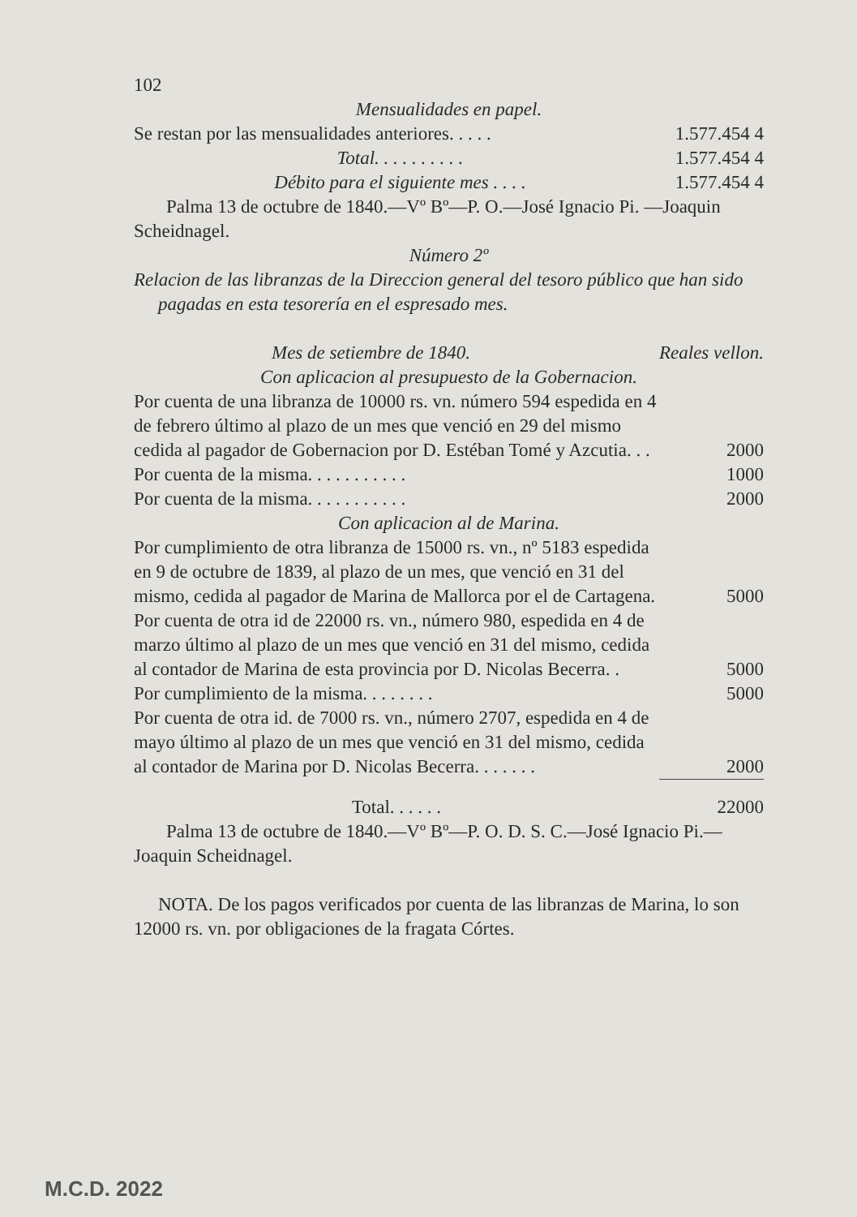102
Mensualidades en papel.
| Se restan por las mensualidades anteriores. . . . . | 1.577.454 4 |
| Total. . . . . . . . . . | 1.577.454 4 |
| Débito para el siguiente mes . . . . | 1.577.454 4 |
Palma 13 de octubre de 1840.—Vº Bº—P. O.—José Ignacio Pi. —Joaquin Scheidnagel.
Número 2º
Relacion de las libranzas de la Direccion general del tesoro público que han sido pagadas en esta tesorería en el espresado mes.
| Mes de setiembre de 1840. | Reales vellon. |
| Con aplicacion al presupuesto de la Gobernacion. | |
| Por cuenta de una libranza de 10000 rs. vn. número 594 espedida en 4 de febrero último al plazo de un mes que venció en 29 del mismo cedida al pagador de Gobernacion por D. Estéban Tomé y Azcutia. . . | 2000 |
| Por cuenta de la misma. . . . . . . . . . . | 1000 |
| Por cuenta de la misma. . . . . . . . . . . | 2000 |
| Con aplicacion al de Marina. | |
| Por cumplimiento de otra libranza de 15000 rs. vn., nº 5183 espedida en 9 de octubre de 1839, al plazo de un mes, que venció en 31 del mismo, cedida al pagador de Marina de Mallorca por el de Cartagena. | 5000 |
| Por cuenta de otra id de 22000 rs. vn., número 980, espedida en 4 de marzo último al plazo de un mes que venció en 31 del mismo, cedida al contador de Marina de esta provincia por D. Nicolas Becerra. . | 5000 |
| Por cumplimiento de la misma. . . . . . . . | 5000 |
| Por cuenta de otra id. de 7000 rs. vn., número 2707, espedida en 4 de mayo último al plazo de un mes que venció en 31 del mismo, cedida al contador de Marina por D. Nicolas Becerra. . . . . . . | 2000 |
| Total. . . . . . | 22000 |
Palma 13 de octubre de 1840.—Vº Bº—P. O. D. S. C.—José Ignacio Pi.—Joaquin Scheidnagel.
NOTA. De los pagos verificados por cuenta de las libranzas de Marina, lo son 12000 rs. vn. por obligaciones de la fragata Córtes.
M.C.D. 2022